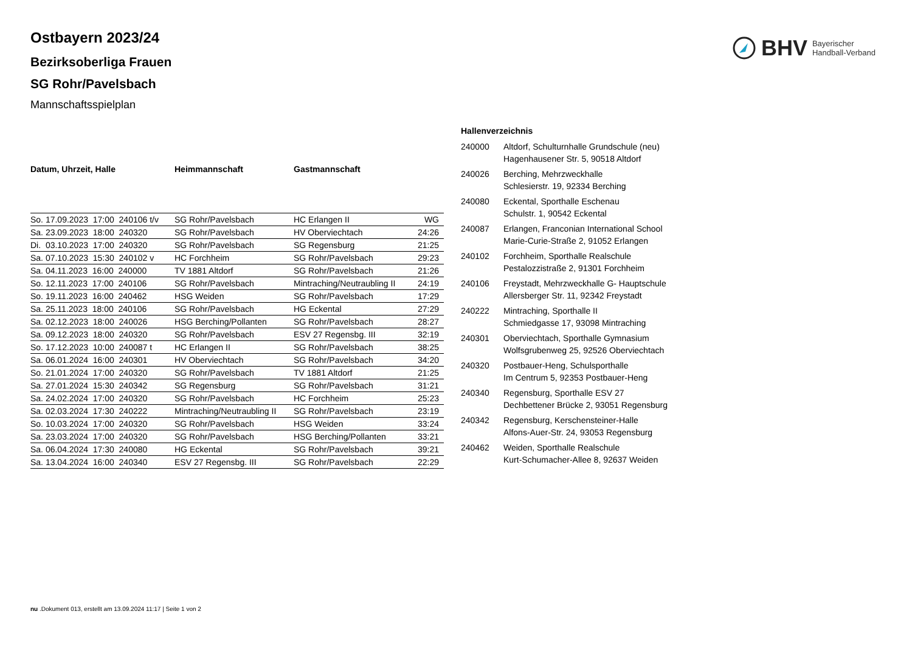BHV Bayerischer
Handball-Verband
Ostbayern 2023/24
Bezirksoberliga Frauen
SG Rohr/Pavelsbach
Mannschaftsspielplan
| Datum, Uhrzeit, Halle | Heimmannschaft | Gastmannschaft | |
| --- | --- | --- | --- |
| So. 17.09.2023 17:00 240106 t/v | SG Rohr/Pavelsbach | HC Erlangen II | WG |
| Sa. 23.09.2023 18:00 240320 | SG Rohr/Pavelsbach | HV Oberviechtach | 24:26 |
| Di. 03.10.2023 17:00 240320 | SG Rohr/Pavelsbach | SG Regensburg | 21:25 |
| Sa. 07.10.2023 15:30 240102 v | HC Forchheim | SG Rohr/Pavelsbach | 29:23 |
| Sa. 04.11.2023 16:00 240000 | TV 1881 Altdorf | SG Rohr/Pavelsbach | 21:26 |
| So. 12.11.2023 17:00 240106 | SG Rohr/Pavelsbach | Mintraching/Neutraubling II | 24:19 |
| So. 19.11.2023 16:00 240462 | HSG Weiden | SG Rohr/Pavelsbach | 17:29 |
| Sa. 25.11.2023 18:00 240106 | SG Rohr/Pavelsbach | HG Eckental | 27:29 |
| Sa. 02.12.2023 18:00 240026 | HSG Berching/Pollanten | SG Rohr/Pavelsbach | 28:27 |
| Sa. 09.12.2023 18:00 240320 | SG Rohr/Pavelsbach | ESV 27 Regensbg. III | 32:19 |
| So. 17.12.2023 10:00 240087 t | HC Erlangen II | SG Rohr/Pavelsbach | 38:25 |
| Sa. 06.01.2024 16:00 240301 | HV Oberviechtach | SG Rohr/Pavelsbach | 34:20 |
| So. 21.01.2024 17:00 240320 | SG Rohr/Pavelsbach | TV 1881 Altdorf | 21:25 |
| Sa. 27.01.2024 15:30 240342 | SG Regensburg | SG Rohr/Pavelsbach | 31:21 |
| Sa. 24.02.2024 17:00 240320 | SG Rohr/Pavelsbach | HC Forchheim | 25:23 |
| Sa. 02.03.2024 17:30 240222 | Mintraching/Neutraubling II | SG Rohr/Pavelsbach | 23:19 |
| So. 10.03.2024 17:00 240320 | SG Rohr/Pavelsbach | HSG Weiden | 33:24 |
| Sa. 23.03.2024 17:00 240320 | SG Rohr/Pavelsbach | HSG Berching/Pollanten | 33:21 |
| Sa. 06.04.2024 17:30 240080 | HG Eckental | SG Rohr/Pavelsbach | 39:21 |
| Sa. 13.04.2024 16:00 240340 | ESV 27 Regensbg. III | SG Rohr/Pavelsbach | 22:29 |
| Hallenverzeichnis | |
| --- | --- |
| 240000 | Altdorf, Schulturnhalle Grundschule (neu) Hagenhausener Str. 5, 90518 Altdorf |
| 240026 | Berching, Mehrzweckhalle Schlesierstr. 19, 92334 Berching |
| 240080 | Eckental, Sporthalle Eschenau Schulstr. 1, 90542 Eckental |
| 240087 | Erlangen, Franconian International School Marie-Curie-Straße 2, 91052 Erlangen |
| 240102 | Forchheim, Sporthalle Realschule Pestalozzistraße 2, 91301 Forchheim |
| 240106 | Freystadt, Mehrzweckhalle G- Hauptschule Allersberger Str. 11, 92342 Freystadt |
| 240222 | Mintraching, Sporthalle II Schmiedgasse 17, 93098 Mintraching |
| 240301 | Oberviechtach, Sporthalle Gymnasium Wolfsgrubenweg 25, 92526 Oberviechtach |
| 240320 | Postbauer-Heng, Schulsporthalle Im Centrum 5, 92353 Postbauer-Heng |
| 240340 | Regensburg, Sporthalle ESV 27 Dechbettener Brücke 2, 93051 Regensburg |
| 240342 | Regensburg, Kerschensteiner-Halle Alfons-Auer-Str. 24, 93053 Regensburg |
| 240462 | Weiden, Sporthalle Realschule Kurt-Schumacher-Allee 8, 92637 Weiden |
nu .Dokument 013, erstellt am 13.09.2024 11:17 | Seite 1 von 2